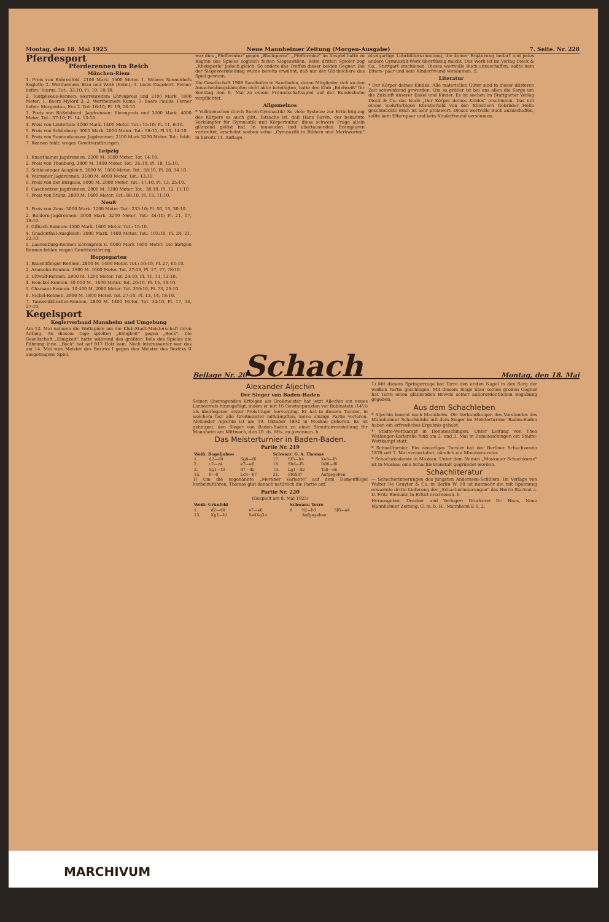Montag, den 18. Mai 1925 Neue Mannheimer Zeitung (Morgen-Ausgabe) 7. Seite. Nr. 228
Pferdesport
Pferderennen im Reich
München-Riem
1. Preis von Rohrenfeld. 2100 Mark. 1600 Meter. 1. Webers Sonnenhofs Segieth; 2. Wertheimers Blau und Weiß (Keim); 3. Liebs Dagobert. Ferner liefen: Taurus. Tot.: 33:10; Pl. 10, 18:10.
2. Tautphoeus-Rennen: Herrenreiten: Ehrenpreis und 2100 Mark. 1800 Meter: 1. Baers Mylord 2; 2. Wertheimers Kama; 3. Baers Paulus. Ferner liefen: Morgentau, Eva 2. Tot: 16:10; Pl. 19, 26:10.
3. Preis von Rößelsburd: Jagdrennen: Ehrenpreis und 3000 Mark. 4000 Meter. Tot.: 37:10; Pl. 14. 13:10.
4. Preis von Leutetten: 4000 Mark. 1400 Meter. Tot.: 15:10; Pl. 11, 6:10.
5. Preis von Schönburg: 3000 Mark. 2000 Meter. Tot.: 58:10; Pl 13, 14:10.
6. Preis von Sonnenhausen: Jagdrennen: 2100 Mark 3200 Meter. Tot.: fehlt.
7. Rennen fehlt: wegen Gewitterstörungen.
Leipzig
1. Knauthainer Jagdrennen. 2200 M. 3500 Meter. Tot. 14:10.
2. Preis von Thonberg. 2800 M. 1400 Meter. Tot.: 35:10, Pl. 18, 15:10.
3. Schleusinger Ausgleich. 2800 M. 1800 Meter. Tot.: 58:10, Pl. 28, 14:10.
4. Wurzener Jagdrennen. 3500 M. 4000 Meter. Tot.: 13:10.
5. Preis von der Burgaue. 5000 M. 2000 Meter. Tot.: 17:10, Pl. 13, 25:10.
6. Gaschwitzer Jagdrennen. 2800 M. 3200 Meter. Tot.: 38:10, Pl. 12, 11:10
7. Preis von Stünz. 2800 M. 1600 Meter. Tot.: 88:10, Pl. 13, 11:10.
Neuß
1. Preis von Zons: 3000 Mark. 1200 Meter. Tot.: 233:10; Pl. 50, 15, 30:10.
2. Buldern-Jagdrennen: 3000 Mark. 3200 Meter. Tot.: 44:10; Pl. 21, 17, 18:10.
3. Gilbach-Rennen: 4500 Mark. 1600 Meter. Tot.: 15:10.
4. Gnadenthal-Ausgleich: 3000 Mark. 1400 Meter. Tot.: 103:10; Pl. 24, 21, 22:10.
5. Lauvenburg-Rennen Ehrenpreis u. 6000 Mark 1600 Meter. Die übrigen Rennen fehlen wegen Gewitterstörung.
Hoppegarten
1. Bauernfänger-Rennen. 2800 M. 1400 Meter. Tot.: 50:10, Pl. 27, 61:10.
2. Aramohn-Rennen. 3900 M. 1600 Meter. Tot. 27:10, Pl. 17, 77, 78:10.
3. Ultwolf-Rennen. 3900 M. 1200 Meter. Tot. 24:10, Pl. 11, 11, 13:10.
4. Henckel-Rennen. 30 000 M., 1600 Meter. Tot. 20:10, Pl. 15, 19:10.
5. Chamant-Rennen. 10 400 M. 2000 Meter. Tot. 356:10, Pl. 73, 25:10.
6. Nickel-Rennen. 3900 M. 1800 Meter. Tot. 27:10, Pl. 13, 14, 18:10.
7. Tausendkünstler-Rennen. 2800 M. 1400 Meter. Tot. 34:10, Pl. 17, 34, 27:10.
Kegelsport
Keglerverband Mannheim und Umgebung
Am 12. Mai nahmen die Wettspiele um die Klub-Stadt-Meisterschaft ihren Anfang. An diesem Tage spielten „Einigkeit" gegen „Bock". Die Gesellschaft „Einigkeit" hatte während des größten Teils des Spieles die Führung inne. „Bock" hat auf 817 Holz kam. Noch interessanter war das am 14. Mai vom Meister des Bezirks I gegen den Meister des Bezirks II ausgetragene Spiel.
war dies „Pfefferminz" gegen „Rheinperle". „Pfefferminz" im Anspiel hatte zu Beginn des Spieles sogleich festen Siegeswillen. Beim dritten Spieler zog „Rheinperle" jedoch gleich. So endete das Treffen dieser beiden Gegner. Bei der Siegesverkündung wurde bereits erwähnt, daß nur der Glücklichere das Spiel gewann.
Die Gesellschaft 1908 Sandhofen in Sandhofen, deren Mitglieder sich an den Ausscheidungskämpfen nicht aktiv beteiligten, hatte den Klub „Edelweiß" für Sonntag den 9. Mai zu einem Freundschaftsspiel auf der Bundesbahn verpflichtet.
Allgemeines
* Vollmenschen durch Surén-Gymnastik! So viele Systeme zur Ertüchtigung des Körpers es auch gibt, Tatsache ist, daß Hans Surén, der bekannte Vorkämpfer für Gymnastik und Körperkultur, diese schwere Frage allein glänzend gelöst hat. In tausenden und abertausenden Exemplaren verbreitet, erscheint soeben seine „Gymnastik in Bildern und Merkworten" in bereits 11. Auflage.
einzigartige Lehrbildersammlung, die keiner Ergänzung bedarf und jedes andere Gymnastik-Werk überflüssig macht. Das Werk ist im Verlag Dieck & Co., Stuttgart erschienen. Dieses wertvolle Buch anzuschaffen, sollte kein Eltern- paar und kein Kinderfreund versäumen. S.
Literatur
* Der Körper deines Kindes. Alle materiellen Güter sind in dieser düsteren Zeit schwankend geworden. Um so größer ist bei uns allen die Sorge um die Zukunft unserer Enkel und Kinder. Es ist soeben im Stuttgarter Verlag Dieck & Co. das Buch „Der Körper deines Kindes" erschienen. Das mit einem mehrfarbigen Künstlerbild von den Künstlern Gebrüder Helin geschmückte Buch ist sehr preiswert. Dieses wertvolle Buch anzuschaffen, sollte kein Elternpaar und kein Kinderfreund versäumen.
Schach
Beilage Nr. 20 Montag, den 18. Mai
Alexander Aljechin
Der Sieger von Baden-Baden
Seinen überragenden Erfolgen als Großmeister hat jetzt Aljechin ein neues Lorbeerreis hinzugefügt, indem er mit 16 Gewinnpunkten vor Rubinstein (14½) als überlegener erster Preisträger hervorging. Er hat in diesem Turnier, in welchem fast alle Großmeister mitkämpften, keine einzige Partie verloren. Alexander Aljechin ist am 19. Oktober 1892 in Moskau geboren. Es ist gelungen, den Sieger von Baden-Baden zu einer Simultanvorstellung für Mannheim am Mittwoch, den 20. ds. Mts. zu gewinnen. h.
Das Meisterturnier in Baden-Baden.
Partie Nr. 219
| Weiß: Bogoljubow | | | Schwarz: G. A. Thomas | | |
| --- | --- | --- | --- | --- | --- |
| 1. | d2—d4 | Sg8—f6 | 17. | Sf3—h4 | Ke8—f8 |
| 2. | c2—c4 | e7—e6 | 18. | Sh4—f5 | Dd6—f6 |
| 3. | Sg1—f3 | d7—d5 | 19. | Lg1—d2 | Ta8—e8 |
| 15. | 0—0 | Lc8—b7 | 31. | Sf6Xd7 | Aufgegeben. |
1) Um die sogenannte „Meraner Variante" auf dem Damenflügel herbeizuführen. Thomas gibt danach natürlich die Partie auf.
Partie Nr. 220
(Gespielt am 8. Mai 1925)
| Weiß: Grünfeld | | | Schwarz: Torre | | |
| --- | --- | --- | --- | --- | --- |
| 1. | d2—d4 | e7—e6 | 8. | b2—b3 | Sf6—e4 |
| 13. | Kg1—h1 | Se4Xg3+ | | Aufgegeben. | |
1) Mit diesem Springerzuge hat Torre den ersten Nagel in den Sarg der weißen Partie geschlagen. Mit diesem Siege über seinen großen Gegner hat Torre einen glänzenden Beweis seiner außerordentlichen Begabung gegeben.
Aus dem Schachleben
* Aljechin kommt nach Mannheim. Die Verhandlungen des Vorstandes des Mannheimer Schachklubs mit dem Sieger im Meisterturnier Baden-Baden haben ein erfreuliches Ergebnis gehabt.
* Städte-Wettkampf in Donaueschingen. Unter Leitung von Theo Weißinger-Karlsruhe fand am 2. und 3. Mai in Donaueschingen ein Städte-Wettkampf statt.
* Schnellturnier. Ein neuartiges Turnier hat der Berliner Schachverein 1876 seit 7. Mai veranstaltet, nämlich ein Minutenturnier.
* Schachakademie in Moskau. Unter dem Namen „Moskauer Schachkurse" ist in Moskau eine Schachlehranstalt gegründet worden.
Schachliteratur
— Schacherinnerungen des jüngsten Anderssen-Schülers. Im Verlage von Walter De Gruyter & Co. in Berlin W. 10 ist nunmehr die mit Spannung erwartete dritte Lieferung der „Schacherinnerungen" des Herrn Startrat a. D. Fritz Riemann in Erfurt erschienen. h.
Herausgeber, Drucker und Verleger: Druckerei Dr. Haas, Neue Mannheimer Zeitung. G. m. b. H., Mannheim E 6, 2.
MARCHIVUM